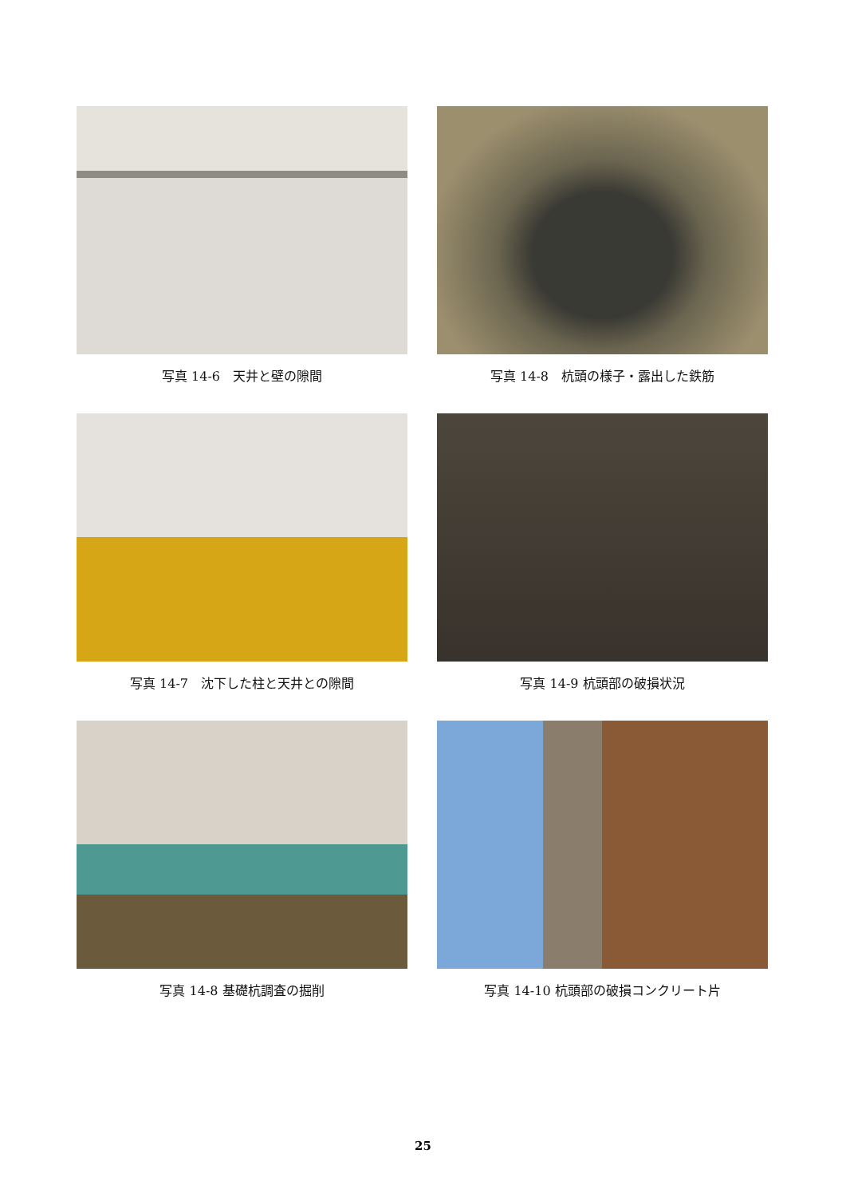写真 14-6　天井と壁の隙間
写真 14-8　杭頭の様子・露出した鉄筋
写真 14-7　沈下した柱と天井との隙間
写真 14-9 杭頭部の破損状況
写真 14-8 基礎杭調査の掘削
写真 14-10 杭頭部の破損コンクリート片
25